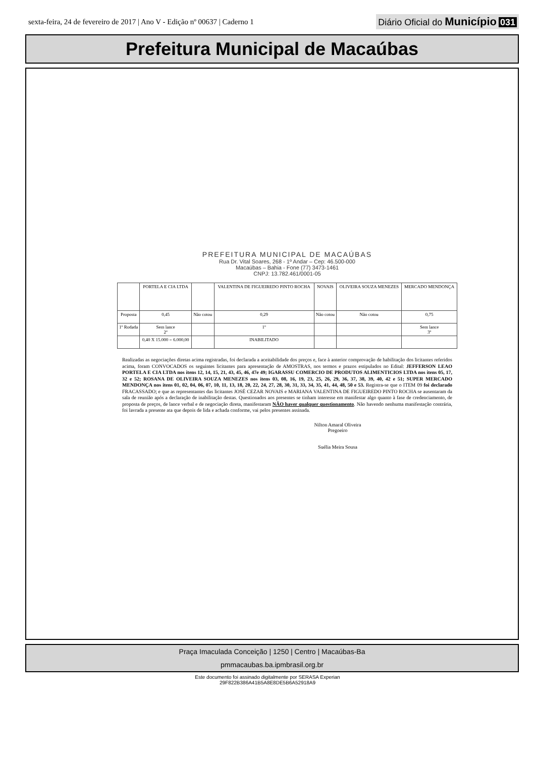sexta-feira, 24 de fevereiro de 2017 | Ano V - Edição nº 00637 | Caderno 1
Diário Oficial do Município 031
Prefeitura Municipal de Macaúbas
PREFEITURA MUNICIPAL DE MACAÚBAS
Rua Dr. Vital Soares, 268 - 1º Andar – Cep: 46.500-000
Macaúbas – Bahia - Fone (77) 3473-1461
CNPJ: 13.782.461/0001-05
| | PORTELA E CIA LTDA | | VALENTINA DE FIGUEIREDO PINTO ROCHA | NOVAIS | OLIVEIRA SOUZA MENEZES | MERCADO MENDONÇA |
| Proposta | 0,45 | Não cotou | 0,29 | Não cotou | Não cotou | 0,75 |
| 1º Rodada | Sem lance 2º | | 1º | | | Sem lance 3º |
| | 0,40 X 15.000 = 6.000,00 | | INABILITADO | | | |
Realizadas as negociações diretas acima registradas, foi declarada a aceitabilidade dos preços e, face à anterior comprovação de habilitação dos licitantes referidos acima, foram CONVOCADOS os seguintes licitantes para apresentação de AMOSTRAS, nos termos e prazos estipulados no Edital: JEFFERSON LEAO PORTELA E CIA LTDA nos itens 12, 14, 15, 21, 43, 45, 46, 47e 49; IGARASSU COMERCIO DE PRODUTOS ALIMENTICIOS LTDA nos itens 05, 17, 32 e 52; ROSANA DE OLIVEIRA SOUZA MENEZES nos itens 03, 08, 16, 19, 23, 25, 26, 29, 36, 37, 38, 39, 40, 42 e 51; SUPER MERCADO MENDONÇA nos itens 01, 02, 04, 06, 07, 10, 11, 13, 18, 20, 22, 24, 27, 28, 30, 31, 33, 34, 35, 41, 44, 48, 50 e 53. Registra-se que o ITEM 09 foi declarado FRACASSADO; e que as representantes das licitantes JOSÉ CEZAR NOVAIS e MARIANA VALENTINA DE FIGUEIREDO PINTO ROCHA se ausentaram da sala de reunião após a declaração de inabilitação destas. Questionados aos presentes se tinham interesse em manifestar algo quanto à fase de credenciamento, de proposta de preços, de lance verbal e de negociação direta, manifestaram NÃO haver qualquer questionamento. Não havendo nenhuma manifestação contrária, foi lavrada a presente ata que depois de lida e achada conforme, vai pelos presentes assinada.
Nilton Amaral Oliveira
Pregoeiro
Suélia Meira Sousa
Praça Imaculada Conceição | 1250 | Centro | Macaúbas-Ba
pmmacaubas.ba.ipmbrasil.org.br
Este documento foi assinado digitalmente por SERASA Experian
29F822B386A41B5A8E8DE5B6A52918A9